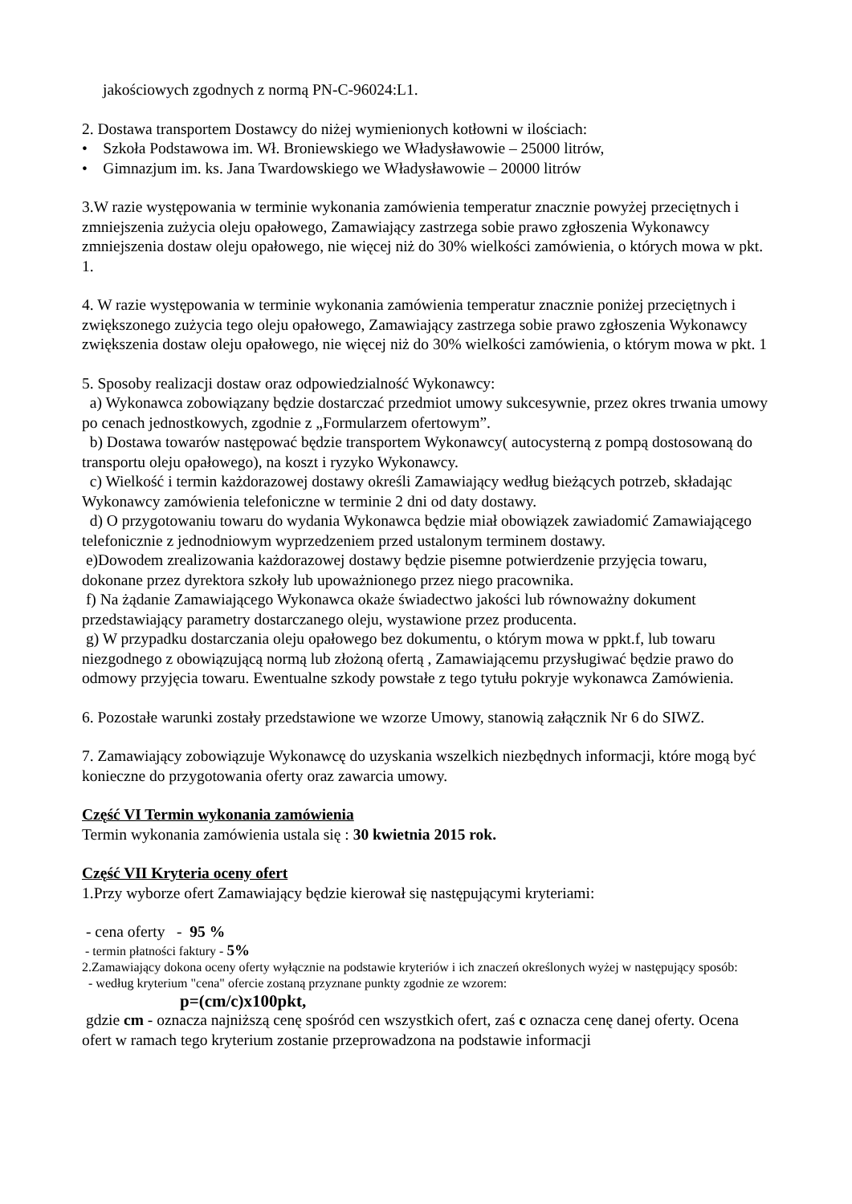jakościowych zgodnych z normą PN-C-96024:L1.
2. Dostawa transportem Dostawcy do niżej wymienionych kotłowni w ilościach:
• Szkoła Podstawowa im. Wł. Broniewskiego we Władysławowie – 25000 litrów,
• Gimnazjum im. ks. Jana Twardowskiego we Władysławowie – 20000 litrów
3.W razie występowania w terminie wykonania zamówienia temperatur znacznie powyżej przeciętnych i zmniejszenia zużycia oleju opałowego, Zamawiający zastrzega sobie prawo zgłoszenia Wykonawcy zmniejszenia dostaw oleju opałowego, nie więcej niż do 30% wielkości zamówienia, o których mowa w pkt. 1.
4. W razie występowania w terminie wykonania zamówienia temperatur znacznie poniżej przeciętnych i zwiększonego zużycia tego oleju opałowego, Zamawiający zastrzega sobie prawo zgłoszenia Wykonawcy zwiększenia dostaw oleju opałowego, nie więcej niż do 30% wielkości zamówienia, o którym mowa w pkt. 1
5. Sposoby realizacji dostaw oraz odpowiedzialność Wykonawcy:
a) Wykonawca zobowiązany będzie dostarczać przedmiot umowy sukcesywnie, przez okres trwania umowy po cenach jednostkowych, zgodnie z „Formularzem ofertowym”.
b) Dostawa towarów następować będzie transportem Wykonawcy( autocysterną z pompą dostosowaną do transportu oleju opałowego), na koszt i ryzyko Wykonawcy.
c) Wielkość i termin każdorazowej dostawy określi Zamawiający według bieżących potrzeb, składając Wykonawcy zamówienia telefoniczne w terminie 2 dni od daty dostawy.
d) O przygotowaniu towaru do wydania Wykonawca będzie miał obowiązek zawiadomić Zamawiającego telefonicznie z jednodniowym wyprzedzeniem przed ustalonym terminem dostawy.
e)Dowodem zrealizowania każdorazowej dostawy będzie pisemne potwierdzenie przyjęcia towaru, dokonane przez dyrektora szkoły lub upoważnionego przez niego pracownika.
f) Na żądanie Zamawiającego Wykonawca okaże świadectwo jakości lub równoważny dokument przedstawiający parametry dostarczanego oleju, wystawione przez producenta.
g) W przypadku dostarczania oleju opałowego bez dokumentu, o którym mowa w ppkt.f, lub towaru niezgodnego z obowiązującą normą lub złożoną ofertą , Zamawiającemu przysługiwać będzie prawo do odmowy przyjęcia towaru. Ewentualne szkody powstałe z tego tytułu pokryje wykonawca Zamówienia.
6. Pozostałe warunki zostały przedstawione we wzorze Umowy, stanowią załącznik Nr 6 do SIWZ.
7. Zamawiający zobowiązuje Wykonawcę do uzyskania wszelkich niezbędnych informacji, które mogą być konieczne do przygotowania oferty oraz zawarcia umowy.
Część VI Termin wykonania zamówienia
Termin wykonania zamówienia ustala się : 30 kwietnia 2015 rok.
Część VII Kryteria oceny ofert
1.Przy wyborze ofert Zamawiający będzie kierował się następującymi kryteriami:
- cena oferty - 95 %
- termin płatności faktury - 5%
2.Zamawiający dokona oceny oferty wyłącznie na podstawie kryteriów i ich znaczeń określonych wyżej w następujący sposób:
- według kryterium "cena" ofercie zostaną przyznane punkty zgodnie ze wzorem:
p=(cm/c)x100pkt,
gdzie cm - oznacza najniższą cenę spośród cen wszystkich ofert, zaś c oznacza cenę danej oferty. Ocena ofert w ramach tego kryterium zostanie przeprowadzona na podstawie informacji